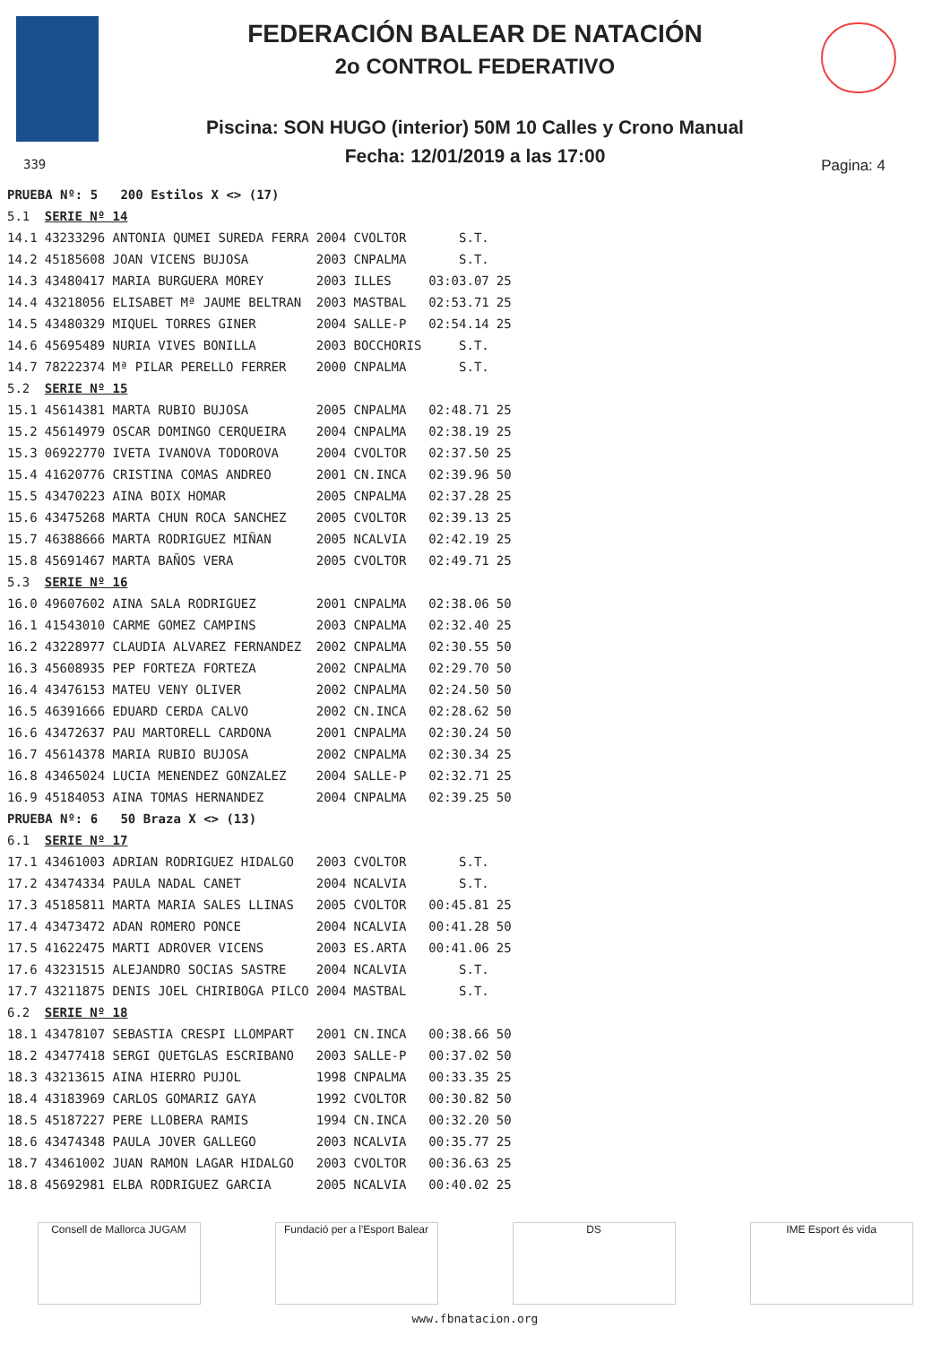FEDERACIÓN BALEAR DE NATACIÓN
2o CONTROL FEDERATIVO
Piscina: SON HUGO (interior) 50M 10 Calles y Crono Manual
Fecha: 12/01/2019 a las 17:00 339 Pagina: 4
| PRUEBA Nº: 5 200 Estilos X <> (17) | | | | | |
| 5.1 | SERIE Nº 14 | | | | |
| 14.1 | 43233296 ANTONIA QUMEI SUREDA FERRA | 2004 | CVOLTOR | S.T. | |
| 14.2 | 45185608 JOAN VICENS BUJOSA | 2003 | CNPALMA | S.T. | |
| 14.3 | 43480417 MARIA BURGUERA MOREY | 2003 | ILLES | 03:03.07 | 25 |
| 14.4 | 43218056 ELISABET Mª JAUME BELTRAN | 2003 | MASTBAL | 02:53.71 | 25 |
| 14.5 | 43480329 MIQUEL TORRES GINER | 2004 | SALLE-P | 02:54.14 | 25 |
| 14.6 | 45695489 NURIA VIVES BONILLA | 2003 | BOCCHORIS | S.T. | |
| 14.7 | 78222374 Mª PILAR PERELLO FERRER | 2000 | CNPALMA | S.T. | |
| 5.2 | SERIE Nº 15 | | | | |
| 15.1 | 45614381 MARTA RUBIO BUJOSA | 2005 | CNPALMA | 02:48.71 | 25 |
| 15.2 | 45614979 OSCAR DOMINGO CERQUEIRA | 2004 | CNPALMA | 02:38.19 | 25 |
| 15.3 | 06922770 IVETA IVANOVA TODOROVA | 2004 | CVOLTOR | 02:37.50 | 25 |
| 15.4 | 41620776 CRISTINA COMAS ANDREO | 2001 | CN.INCA | 02:39.96 | 50 |
| 15.5 | 43470223 AINA BOIX HOMAR | 2005 | CNPALMA | 02:37.28 | 25 |
| 15.6 | 43475268 MARTA CHUN ROCA SANCHEZ | 2005 | CVOLTOR | 02:39.13 | 25 |
| 15.7 | 46388666 MARTA RODRIGUEZ MIÑAN | 2005 | NCALVIA | 02:42.19 | 25 |
| 15.8 | 45691467 MARTA BAÑOS VERA | 2005 | CVOLTOR | 02:49.71 | 25 |
| 5.3 | SERIE Nº 16 | | | | |
| 16.0 | 49607602 AINA SALA RODRIGUEZ | 2001 | CNPALMA | 02:38.06 | 50 |
| 16.1 | 41543010 CARME GOMEZ CAMPINS | 2003 | CNPALMA | 02:32.40 | 25 |
| 16.2 | 43228977 CLAUDIA ALVAREZ FERNANDEZ | 2002 | CNPALMA | 02:30.55 | 50 |
| 16.3 | 45608935 PEP FORTEZA FORTEZA | 2002 | CNPALMA | 02:29.70 | 50 |
| 16.4 | 43476153 MATEU VENY OLIVER | 2002 | CNPALMA | 02:24.50 | 50 |
| 16.5 | 46391666 EDUARD CERDA CALVO | 2002 | CN.INCA | 02:28.62 | 50 |
| 16.6 | 43472637 PAU MARTORELL CARDONA | 2001 | CNPALMA | 02:30.24 | 50 |
| 16.7 | 45614378 MARIA RUBIO BUJOSA | 2002 | CNPALMA | 02:30.34 | 25 |
| 16.8 | 43465024 LUCIA MENENDEZ GONZALEZ | 2004 | SALLE-P | 02:32.71 | 25 |
| 16.9 | 45184053 AINA TOMAS HERNANDEZ | 2004 | CNPALMA | 02:39.25 | 50 |
| PRUEBA Nº: 6 50 Braza X <> (13) | | | | | |
| 6.1 | SERIE Nº 17 | | | | |
| 17.1 | 43461003 ADRIAN RODRIGUEZ HIDALGO | 2003 | CVOLTOR | S.T. | |
| 17.2 | 43474334 PAULA NADAL CANET | 2004 | NCALVIA | S.T. | |
| 17.3 | 45185811 MARTA MARIA SALES LLINAS | 2005 | CVOLTOR | 00:45.81 | 25 |
| 17.4 | 43473472 ADAN ROMERO PONCE | 2004 | NCALVIA | 00:41.28 | 50 |
| 17.5 | 41622475 MARTI ADROVER VICENS | 2003 | ES.ARTA | 00:41.06 | 25 |
| 17.6 | 43231515 ALEJANDRO SOCIAS SASTRE | 2004 | NCALVIA | S.T. | |
| 17.7 | 43211875 DENIS JOEL CHIRIBOGA PILCO | 2004 | MASTBAL | S.T. | |
| 6.2 | SERIE Nº 18 | | | | |
| 18.1 | 43478107 SEBASTIA CRESPI LLOMPART | 2001 | CN.INCA | 00:38.66 | 50 |
| 18.2 | 43477418 SERGI QUETGLAS ESCRIBANO | 2003 | SALLE-P | 00:37.02 | 50 |
| 18.3 | 43213615 AINA HIERRO PUJOL | 1998 | CNPALMA | 00:33.35 | 25 |
| 18.4 | 43183969 CARLOS GOMARIZ GAYA | 1992 | CVOLTOR | 00:30.82 | 50 |
| 18.5 | 45187227 PERE LLOBERA RAMIS | 1994 | CN.INCA | 00:32.20 | 50 |
| 18.6 | 43474348 PAULA JOVER GALLEGO | 2003 | NCALVIA | 00:35.77 | 25 |
| 18.7 | 43461002 JUAN RAMON LAGAR HIDALGO | 2003 | CVOLTOR | 00:36.63 | 25 |
| 18.8 | 45692981 ELBA RODRIGUEZ GARCIA | 2005 | NCALVIA | 00:40.02 | 25 |
Consell de Mallorca JUGAM Fundació per a l'Esport Balear
DS IME Esport és vida
www.fbnatacion.org